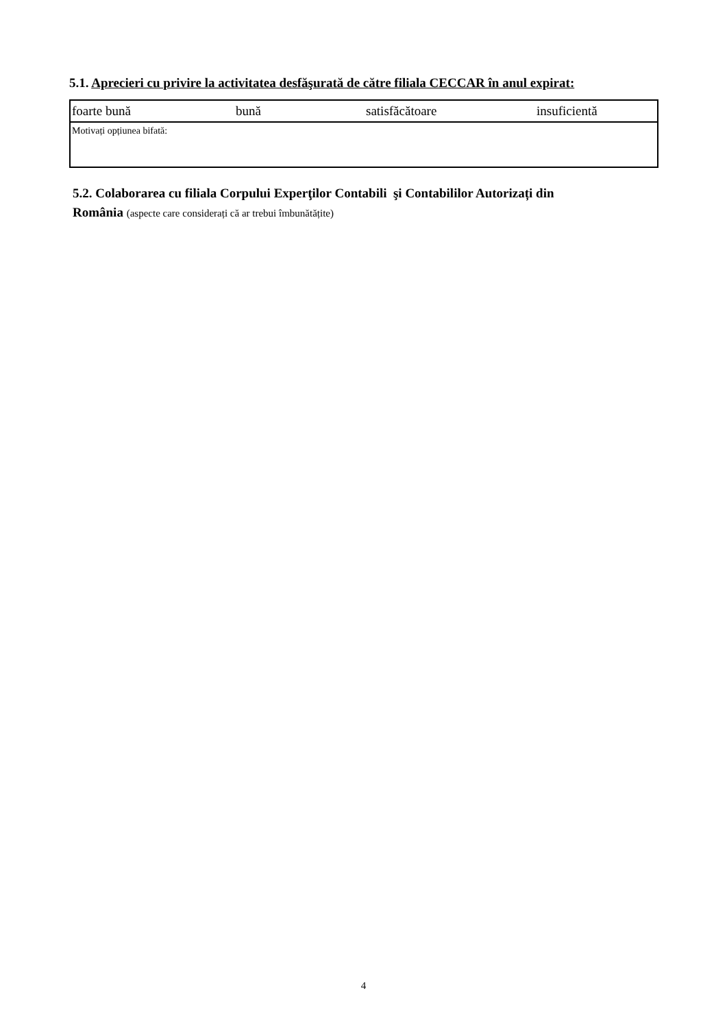5.1. Aprecieri cu privire la activitatea desfăşurată de către filiala CECCAR în anul expirat:
| foarte bună | bună | satisfăcătoare | insuficientă |
| Motivați opțiunea bifată: | | | |
5.2. Colaborarea cu filiala Corpului Experţilor Contabili şi Contabililor Autorizați din
România (aspecte care considerați că ar trebui îmbunătățite)
4